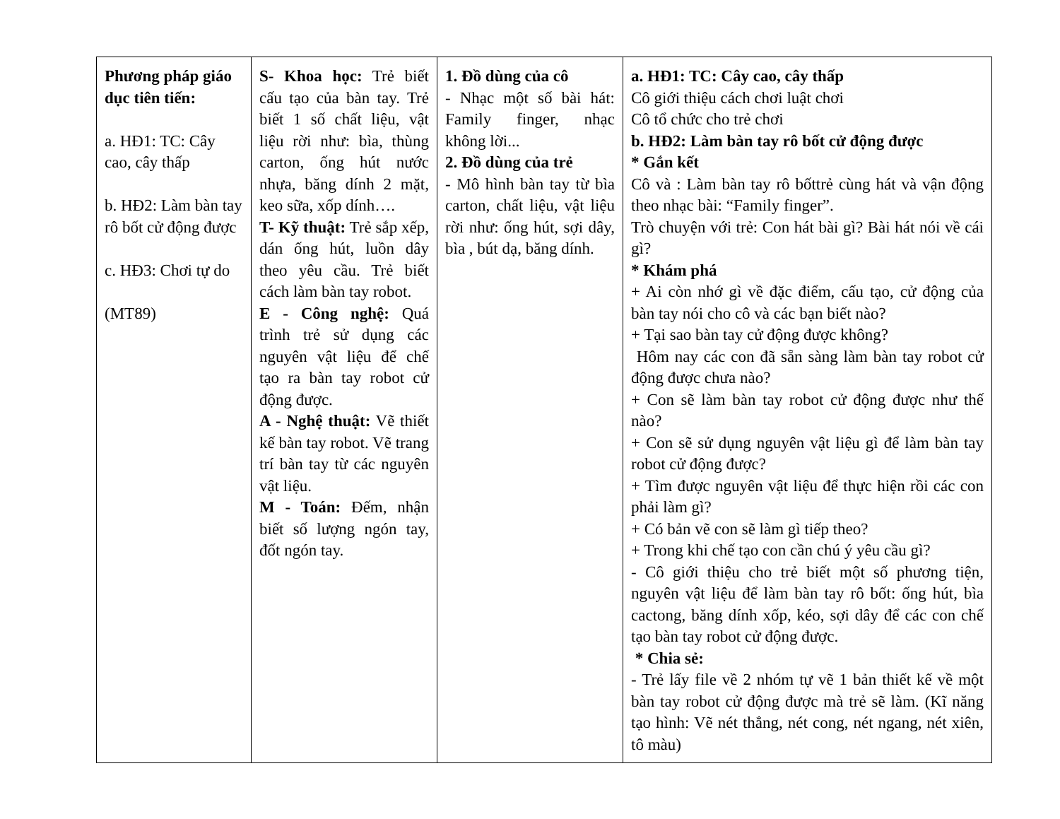| Phương pháp giáo dục tiên tiến: a. HĐ1: TC: Cây cao, cây thấp b. HĐ2: Làm bàn tay rô bốt cử động được c. HĐ3: Chơi tự do (MT89) | S- Khoa học: Trẻ biết cấu tạo của bàn tay. Trẻ biết 1 số chất liệu, vật liệu rời như: bìa, thùng carton, ống hút nước nhựa, băng dính 2 mặt, keo sữa, xốp dính…. T- Kỹ thuật: Trẻ sắp xếp, dán ống hút, luồn dây theo yêu cầu. Trẻ biết cách làm bàn tay robot. E - Công nghệ: Quá trình trẻ sử dụng các nguyên vật liệu để chế tạo ra bàn tay robot cử động được. A - Nghệ thuật: Vẽ thiết kế bàn tay robot. Vẽ trang trí bàn tay từ các nguyên vật liệu. M - Toán: Đếm, nhận biết số lượng ngón tay, đốt ngón tay. | 1. Đồ dùng của cô - Nhạc một số bài hát: Family finger, nhạc không lời... 2. Đồ dùng của trẻ - Mô hình bàn tay từ bìa carton, chất liệu, vật liệu rời như: ống hút, sợi dây, bìa , bút dạ, băng dính. | a. HĐ1: TC: Cây cao, cây thấp Cô giới thiệu cách chơi luật chơi Cô tổ chức cho trẻ chơi b. HĐ2: Làm bàn tay rô bốt cử động được * Gắn kết Cô và : Làm bàn tay rô bốttrẻ cùng hát và vận động theo nhạc bài: “Family finger”. Trò chuyện với trẻ: Con hát bài gì? Bài hát nói về cái gì? * Khám phá + Ai còn nhớ gì về đặc điểm, cấu tạo, cử động của bàn tay nói cho cô và các bạn biết nào? + Tại sao bàn tay cử động được không? Hôm nay các con đã sẵn sàng làm bàn tay robot cử động được chưa nào? + Con sẽ làm bàn tay robot cử động được như thế nào? + Con sẽ sử dụng nguyên vật liệu gì để làm bàn tay robot cử động được? + Tìm được nguyên vật liệu để thực hiện rồi các con phải làm gì? + Có bản vẽ con sẽ làm gì tiếp theo? + Trong khi chế tạo con cần chú ý yêu cầu gì? - Cô giới thiệu cho trẻ biết một số phương tiện, nguyên vật liệu để làm bàn tay rô bốt: ống hút, bìa cactong, băng dính xốp, kéo, sợi dây để các con chế tạo bàn tay robot cử động được. * Chia sẻ: - Trẻ lấy file về 2 nhóm tự vẽ 1 bản thiết kế về một bàn tay robot cử động được mà trẻ sẽ làm. (Kĩ năng tạo hình: Vẽ nét thẳng, nét cong, nét ngang, nét xiên, tô màu) |